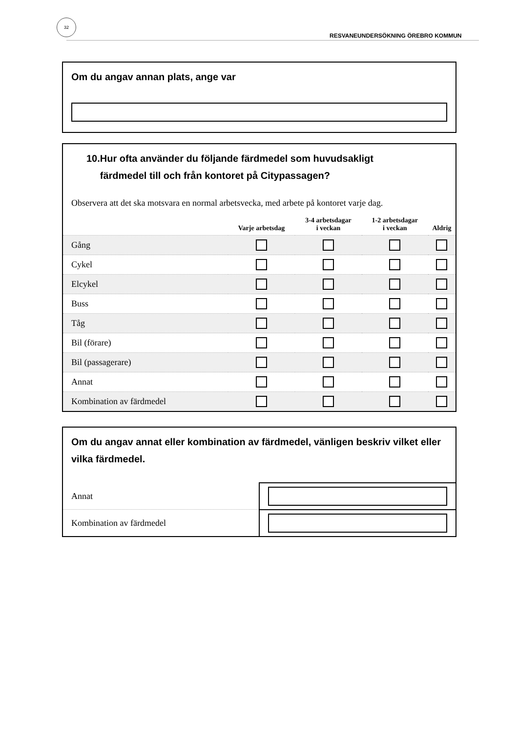32
RESVANEUNDERSÖKNING ÖREBRO KOMMUN
Om du angav annan plats, ange var
10.Hur ofta använder du följande färdmedel som huvudsakligt
färdmedel till och från kontoret på Citypassagen?
Observera att det ska motsvara en normal arbetsvecka, med arbete på kontoret varje dag.
| | Varje arbetsdag | 3-4 arbetsdagar i veckan | 1-2 arbetsdagar i veckan | Aldrig |
| --- | --- | --- | --- | --- |
| Gång | | | | |
| Cykel | | | | |
| Elcykel | | | | |
| Buss | | | | |
| Tåg | | | | |
| Bil (förare) | | | | |
| Bil (passagerare) | | | | |
| Annat | | | | |
| Kombination av färdmedel | | | | |
Om du angav annat eller kombination av färdmedel, vänligen beskriv vilket eller vilka färdmedel.
| Annat | |
| Kombination av färdmedel | |